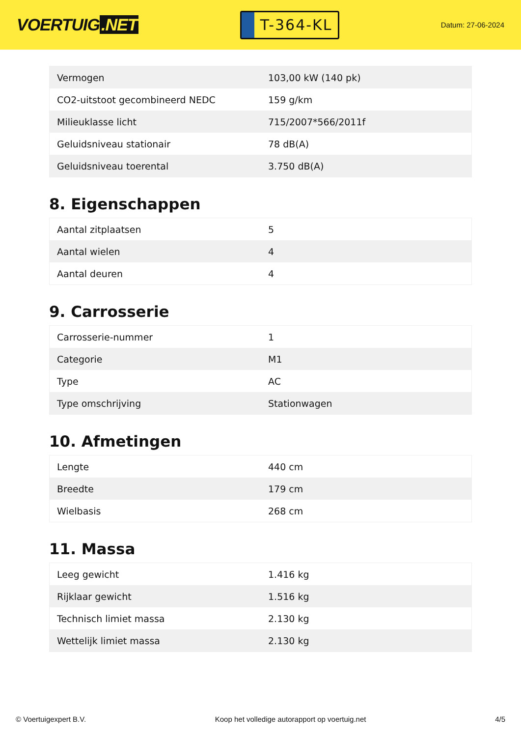VOERTUIG.NET
T-364-KL
Datum: 27-06-2024
| Vermogen | 103,00 kW (140 pk) |
| CO2-uitstoot gecombineerd NEDC | 159 g/km |
| Milieuklasse licht | 715/2007*566/2011f |
| Geluidsniveau stationair | 78 dB(A) |
| Geluidsniveau toerental | 3.750 dB(A) |
8. Eigenschappen
| Aantal zitplaatsen | 5 |
| Aantal wielen | 4 |
| Aantal deuren | 4 |
9. Carrosserie
| Carrosserie-nummer | 1 |
| Categorie | M1 |
| Type | AC |
| Type omschrijving | Stationwagen |
10. Afmetingen
| Lengte | 440 cm |
| Breedte | 179 cm |
| Wielbasis | 268 cm |
11. Massa
| Leeg gewicht | 1.416 kg |
| Rijklaar gewicht | 1.516 kg |
| Technisch limiet massa | 2.130 kg |
| Wettelijk limiet massa | 2.130 kg |
© Voertuigexpert B.V. Koop het volledige autorapport op voertuig.net 4/5